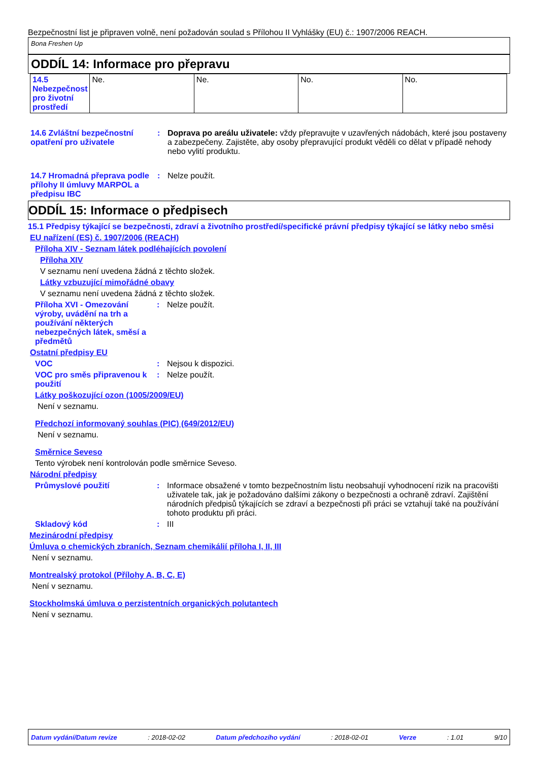Bezpečnostní list je připraven volně, není požadován soulad s Přílohou II Vyhlášky (EU) č.: 1907/2006 REACH.
Bona Freshen Up
ODDÍL 14: Informace pro přepravu
| 14.5 Nebezpečnost pro životní prostředí | Ne. | Ne. | No. | No. |
14.6 Zvláštní bezpečnostní opatření pro uživatele
: Doprava po areálu uživatele: vždy přepravujte v uzavřených nádobách, které jsou postaveny a zabezpečeny. Zajistěte, aby osoby přepravující produkt věděli co dělat v případě nehody nebo vylití produktu.
14.7 Hromadná přeprava podle přílohy II úmluvy MARPOL a předpisu IBC
: Nelze použít.
ODDÍL 15: Informace o předpisech
15.1 Předpisy týkající se bezpečnosti, zdraví a životního prostředí/specifické právní předpisy týkající se látky nebo směsi
EU nařízení (ES) č. 1907/2006 (REACH)
Příloha XIV - Seznam látek podléhajících povolení
Příloha XIV
V seznamu není uvedena žádná z těchto složek.
Látky vzbuzující mimořádné obavy
V seznamu není uvedena žádná z těchto složek.
Příloha XVI - Omezování výroby, uvádění na trh a používání některých nebezpečných látek, směsí a předmětů
: Nelze použít.
Ostatní předpisy EU
VOC : Nejsou k dispozici.
VOC pro směs připravenou k použití
: Nelze použít.
Látky poškozující ozon (1005/2009/EU)
Není v seznamu.
Předchozí informovaný souhlas (PIC) (649/2012/EU)
Není v seznamu.
Směrnice Seveso
Tento výrobek není kontrolován podle směrnice Seveso.
Národní předpisy
Průmyslové použití : Informace obsažené v tomto bezpečnostním listu neobsahují vyhodnocení rizik na pracovišti uživatele tak, jak je požadováno dalšími zákony o bezpečnosti a ochraně zdraví. Zajištění národních předpisů týkajících se zdraví a bezpečnosti při práci se vztahují také na používání tohoto produktu při práci.
Skladový kód : III
Mezinárodní předpisy
Úmluva o chemických zbraních, Seznam chemikálií příloha I, II, III
Není v seznamu.
Montrealský protokol (Přílohy A, B, C, E)
Není v seznamu.
Stockholmská úmluva o perzistentních organických polutantech
Není v seznamu.
Datum vydání/Datum revize: 2018-02-02 Datum předchozího vydání: 2018-02-01 Verze: 1.01 9/10